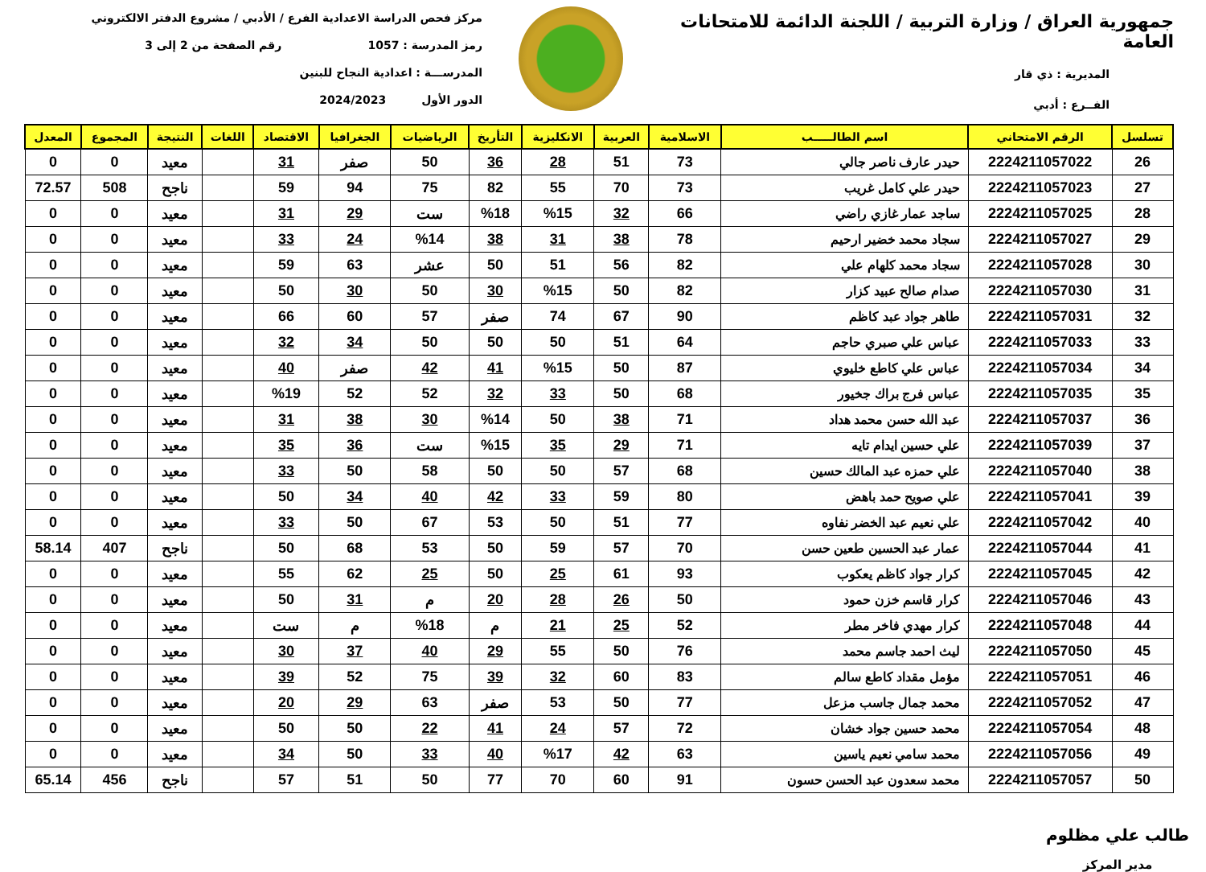جمهورية العراق / وزارة التربية / اللجنة الدائمة للامتحانات العامة
المديرية : ذي قار
الفــرع : أدبي
مركز فحص الدراسة الاعدادية الفرع / الأدبي / مشروع الدفتر الالكتروني
رمز المدرسة : 1057 رقم الصفحة من 2 إلى 3
المدرســـة : اعدادية النجاح للبنين
الدور الأول 2024/2023
| تسلسل | الرقم الامتحاني | اسم الطالـــــب | الاسلامية | العربية | الانكليزية | التأريخ | الرياضيات | الجغرافيا | الاقتصاد | اللغات | النتيجة | المجموع | المعدل |
| --- | --- | --- | --- | --- | --- | --- | --- | --- | --- | --- | --- | --- | --- |
| 26 | 2224211057022 | حيدر عارف ناصر جالي | 73 | 51 | 28 | 36 | 50 | صفر | 31 | | معيد | 0 | 0 |
| 27 | 2224211057023 | حيدر علي كامل غريب | 73 | 70 | 55 | 82 | 75 | 94 | 59 | | ناجح | 508 | 72.57 |
| 28 | 2224211057025 | ساجد عمار غازي راضي | 66 | 32 | %15 | %18 | ست | 29 | 31 | | معيد | 0 | 0 |
| 29 | 2224211057027 | سجاد محمد خضير ارحيم | 78 | 38 | 31 | 38 | %14 | 24 | 33 | | معيد | 0 | 0 |
| 30 | 2224211057028 | سجاد محمد كلهام علي | 82 | 56 | 51 | 50 | عشر | 63 | 59 | | معيد | 0 | 0 |
| 31 | 2224211057030 | صدام صالح عبيد كزار | 82 | 50 | %15 | 30 | 50 | 30 | 50 | | معيد | 0 | 0 |
| 32 | 2224211057031 | طاهر جواد عبد كاظم | 90 | 67 | 74 | صفر | 57 | 60 | 66 | | معيد | 0 | 0 |
| 33 | 2224211057033 | عباس علي صبري حاجم | 64 | 51 | 50 | 50 | 50 | 34 | 32 | | معيد | 0 | 0 |
| 34 | 2224211057034 | عباس علي كاطع خليوي | 87 | 50 | %15 | 41 | 42 | صفر | 40 | | معيد | 0 | 0 |
| 35 | 2224211057035 | عباس فرج براك جخيور | 68 | 50 | 33 | 32 | 52 | 52 | %19 | | معيد | 0 | 0 |
| 36 | 2224211057037 | عبد الله حسن محمد هداد | 71 | 38 | 50 | %14 | 30 | 38 | 31 | | معيد | 0 | 0 |
| 37 | 2224211057039 | علي حسين ايدام تايه | 71 | 29 | 35 | %15 | ست | 36 | 35 | | معيد | 0 | 0 |
| 38 | 2224211057040 | علي حمزه عبد المالك حسين | 68 | 57 | 50 | 50 | 58 | 50 | 33 | | معيد | 0 | 0 |
| 39 | 2224211057041 | علي صويح حمد باهض | 80 | 59 | 33 | 42 | 40 | 34 | 50 | | معيد | 0 | 0 |
| 40 | 2224211057042 | علي نعيم عبد الخضر نفاوه | 77 | 51 | 50 | 53 | 67 | 50 | 33 | | معيد | 0 | 0 |
| 41 | 2224211057044 | عمار عبد الحسين طعين حسن | 70 | 57 | 59 | 50 | 53 | 68 | 50 | | ناجح | 407 | 58.14 |
| 42 | 2224211057045 | كرار جواد كاظم يعكوب | 93 | 61 | 25 | 50 | 25 | 62 | 55 | | معيد | 0 | 0 |
| 43 | 2224211057046 | كرار قاسم خزن حمود | 50 | 26 | 28 | 20 | م | 31 | 50 | | معيد | 0 | 0 |
| 44 | 2224211057048 | كرار مهدي فاخر مطر | 52 | 25 | 21 | م | %18 | م | ست | | معيد | 0 | 0 |
| 45 | 2224211057050 | ليث احمد جاسم محمد | 76 | 50 | 55 | 29 | 40 | 37 | 30 | | معيد | 0 | 0 |
| 46 | 2224211057051 | مؤمل مقداد كاطع سالم | 83 | 60 | 32 | 39 | 75 | 52 | 39 | | معيد | 0 | 0 |
| 47 | 2224211057052 | محمد جمال جاسب مزعل | 77 | 50 | 53 | صفر | 63 | 29 | 20 | | معيد | 0 | 0 |
| 48 | 2224211057054 | محمد حسين جواد خشان | 72 | 57 | 24 | 41 | 22 | 50 | 50 | | معيد | 0 | 0 |
| 49 | 2224211057056 | محمد سامي نعيم ياسين | 63 | 42 | %17 | 40 | 33 | 50 | 34 | | معيد | 0 | 0 |
| 50 | 2224211057057 | محمد سعدون عبد الحسن حسون | 91 | 60 | 70 | 77 | 50 | 51 | 57 | | ناجح | 456 | 65.14 |
طالب علي مظلوم
مدير المركز